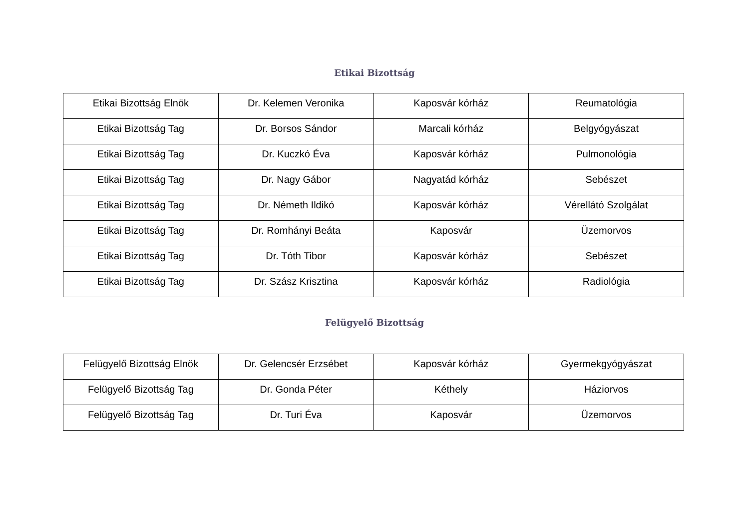Etikai Bizottság
| Etikai Bizottság Elnök | Dr. Kelemen Veronika | Kaposvár kórház | Reumatológia |
| Etikai Bizottság Tag | Dr. Borsos Sándor | Marcali kórház | Belgyógyászat |
| Etikai Bizottság Tag | Dr. Kuczkó Éva | Kaposvár kórház | Pulmonológia |
| Etikai Bizottság Tag | Dr. Nagy Gábor | Nagyatád kórház | Sebészet |
| Etikai Bizottság Tag | Dr. Németh Ildikó | Kaposvár kórház | Vérellátó Szolgálat |
| Etikai Bizottság Tag | Dr. Romhányi Beáta | Kaposvár | Üzemorvos |
| Etikai Bizottság Tag | Dr. Tóth Tibor | Kaposvár kórház | Sebészet |
| Etikai Bizottság Tag | Dr. Szász Krisztina | Kaposvár kórház | Radiológia |
Felügyelő Bizottság
| Felügyelő Bizottság Elnök | Dr. Gelencsér Erzsébet | Kaposvár kórház | Gyermekgyógyászat |
| Felügyelő Bizottság Tag | Dr. Gonda Péter | Kéthely | Háziorvos |
| Felügyelő Bizottság Tag | Dr. Turi Éva | Kaposvár | Üzemorvos |